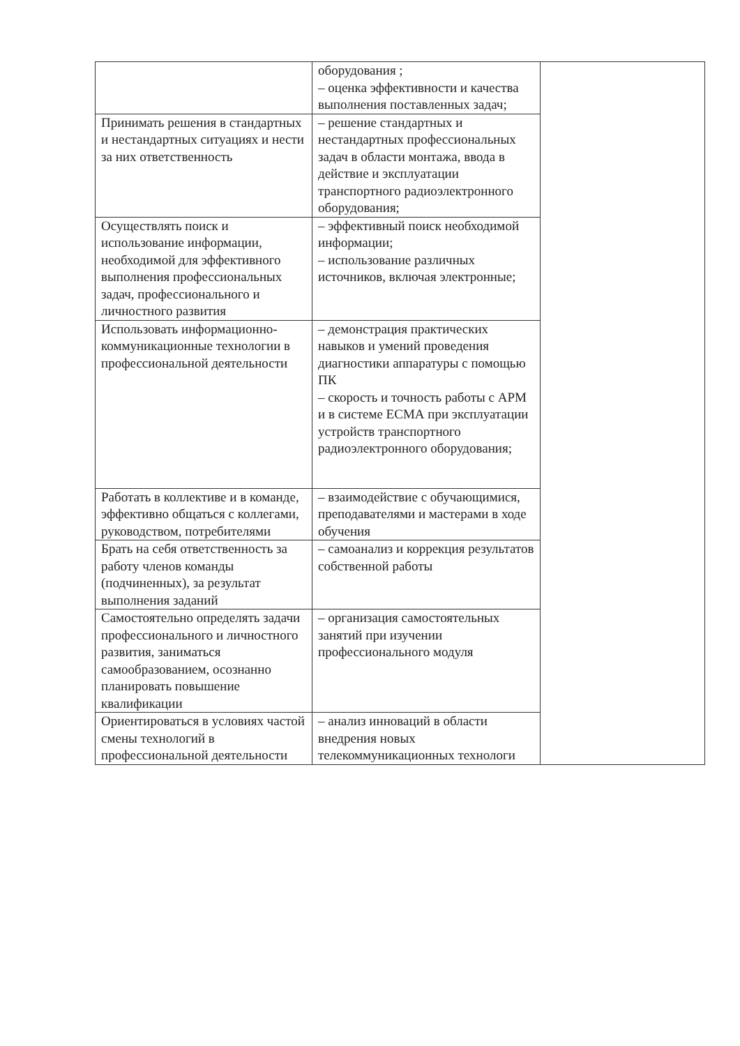| | оборудования ; – оценка эффективности и качества выполнения поставленных задач; | |
| Принимать решения в стандартных и нестандартных ситуациях и нести за них ответственность | – решение стандартных и нестандартных профессиональных задач в области монтажа, ввода в действие и эксплуатации транспортного радиоэлектронного оборудования; | |
| Осуществлять поиск и использование информации, необходимой для эффективного выполнения профессиональных задач, профессионального и личностного развития | – эффективный поиск необходимой информации; – использование различных источников, включая электронные; | |
| Использовать информационно-коммуникационные технологии в профессиональной деятельности | – демонстрация практических навыков и умений проведения диагностики аппаратуры с помощью ПК – скорость и точность работы с АРМ и в системе ЕСМА при эксплуатации устройств транспортного радиоэлектронного оборудования; | |
| Работать в коллективе и в команде, эффективно общаться с коллегами, руководством, потребителями | – взаимодействие с обучающимися, преподавателями и мастерами в ходе обучения | |
| Брать на себя ответственность за работу членов команды (подчиненных), за результат выполнения заданий | – самоанализ и коррекция результатов собственной работы | |
| Самостоятельно определять задачи профессионального и личностного развития, заниматься самообразованием, осознанно планировать повышение квалификации | – организация самостоятельных занятий при изучении профессионального модуля | |
| Ориентироваться в условиях частой смены технологий в профессиональной деятельности | – анализ инноваций в области внедрения новых телекоммуникационных технологи | |